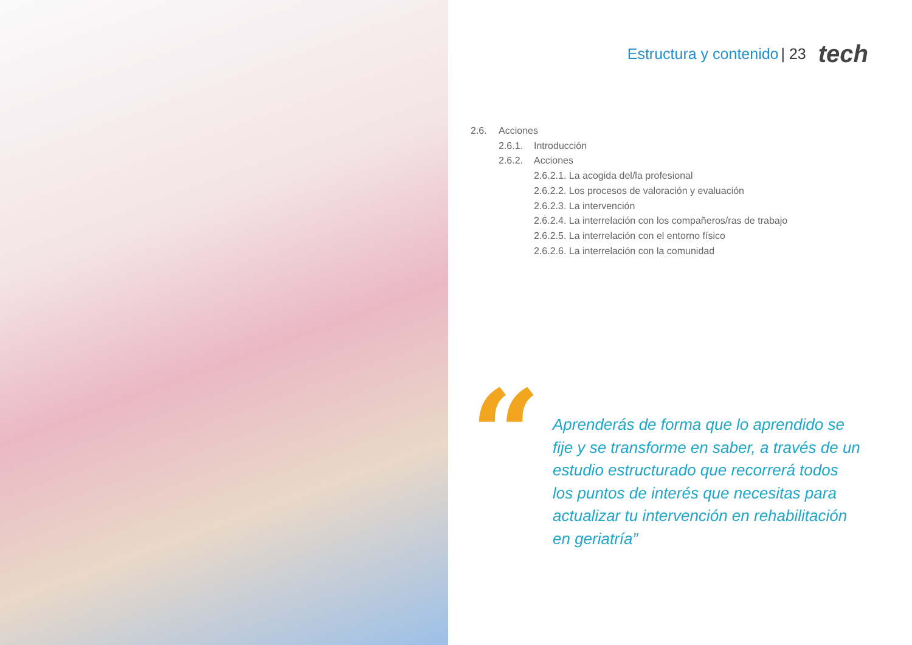Estructura y contenido | 23 tech
2.6. Acciones
2.6.1. Introducción
2.6.2. Acciones
2.6.2.1. La acogida del/la profesional
2.6.2.2. Los procesos de valoración y evaluación
2.6.2.3. La intervención
2.6.2.4. La interrelación con los compañeros/ras de trabajo
2.6.2.5. La interrelación con el entorno físico
2.6.2.6. La interrelación con la comunidad
“
Aprenderás de forma que lo aprendido se fije y se transforme en saber, a través de un estudio estructurado que recorrerá todos los puntos de interés que necesitas para actualizar tu intervención en rehabilitación en geriatría”